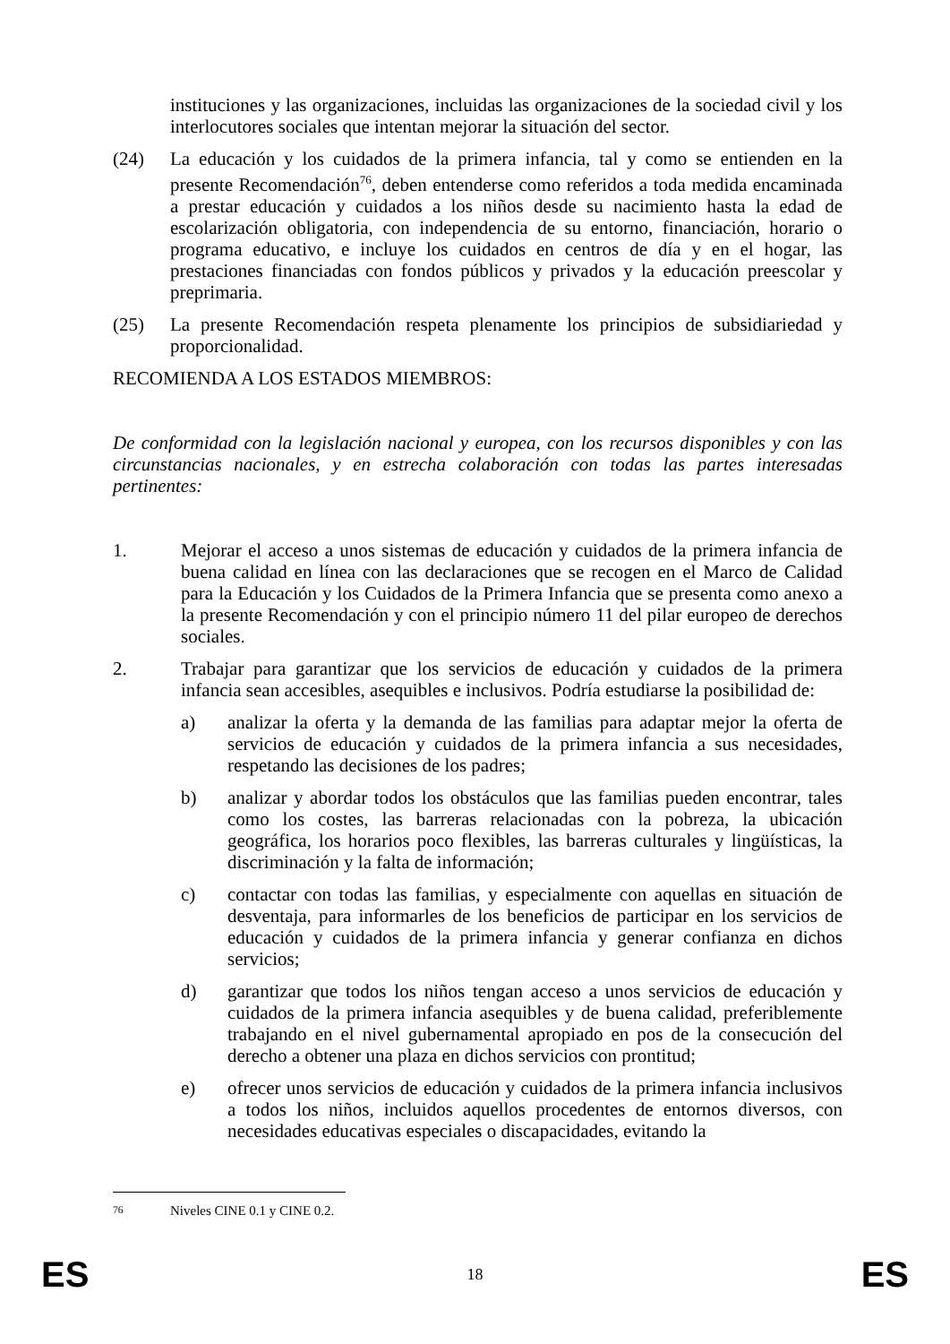instituciones y las organizaciones, incluidas las organizaciones de la sociedad civil y los interlocutores sociales que intentan mejorar la situación del sector.
(24) La educación y los cuidados de la primera infancia, tal y como se entienden en la presente Recomendación<sup>76</sup>, deben entenderse como referidos a toda medida encaminada a prestar educación y cuidados a los niños desde su nacimiento hasta la edad de escolarización obligatoria, con independencia de su entorno, financiación, horario o programa educativo, e incluye los cuidados en centros de día y en el hogar, las prestaciones financiadas con fondos públicos y privados y la educación preescolar y preprimaria.
(25) La presente Recomendación respeta plenamente los principios de subsidiariedad y proporcionalidad.
RECOMIENDA A LOS ESTADOS MIEMBROS:
De conformidad con la legislación nacional y europea, con los recursos disponibles y con las circunstancias nacionales, y en estrecha colaboración con todas las partes interesadas pertinentes:
1. Mejorar el acceso a unos sistemas de educación y cuidados de la primera infancia de buena calidad en línea con las declaraciones que se recogen en el Marco de Calidad para la Educación y los Cuidados de la Primera Infancia que se presenta como anexo a la presente Recomendación y con el principio número 11 del pilar europeo de derechos sociales.
2. Trabajar para garantizar que los servicios de educación y cuidados de la primera infancia sean accesibles, asequibles e inclusivos. Podría estudiarse la posibilidad de:
a) analizar la oferta y la demanda de las familias para adaptar mejor la oferta de servicios de educación y cuidados de la primera infancia a sus necesidades, respetando las decisiones de los padres;
b) analizar y abordar todos los obstáculos que las familias pueden encontrar, tales como los costes, las barreras relacionadas con la pobreza, la ubicación geográfica, los horarios poco flexibles, las barreras culturales y lingüísticas, la discriminación y la falta de información;
c) contactar con todas las familias, y especialmente con aquellas en situación de desventaja, para informarles de los beneficios de participar en los servicios de educación y cuidados de la primera infancia y generar confianza en dichos servicios;
d) garantizar que todos los niños tengan acceso a unos servicios de educación y cuidados de la primera infancia asequibles y de buena calidad, preferiblemente trabajando en el nivel gubernamental apropiado en pos de la consecución del derecho a obtener una plaza en dichos servicios con prontitud;
e) ofrecer unos servicios de educación y cuidados de la primera infancia inclusivos a todos los niños, incluidos aquellos procedentes de entornos diversos, con necesidades educativas especiales o discapacidades, evitando la
<sup>76</sup> Niveles CINE 0.1 y CINE 0.2.
ES 18 ES